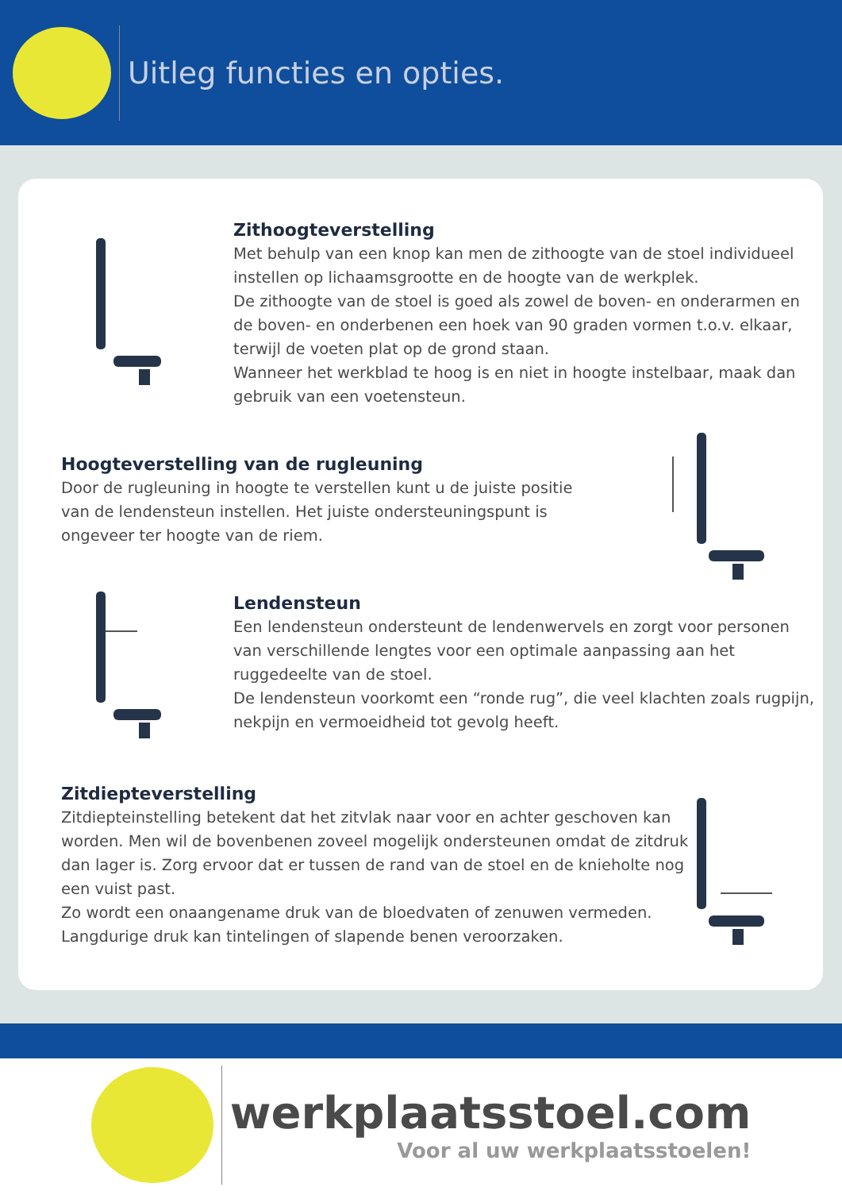Uitleg functies en opties.
Zithoogteverstelling
Met behulp van een knop kan men de zithoogte van de stoel individueel instellen op lichaamsgrootte en de hoogte van de werkplek.
De zithoogte van de stoel is goed als zowel de boven- en onderarmen en de boven- en onderbenen een hoek van 90 graden vormen t.o.v. elkaar, terwijl de voeten plat op de grond staan.
Wanneer het werkblad te hoog is en niet in hoogte instelbaar, maak dan gebruik van een voetensteun.
Hoogteverstelling van de rugleuning
Door de rugleuning in hoogte te verstellen kunt u de juiste positie van de lendensteun instellen. Het juiste ondersteuningspunt is ongeveer ter hoogte van de riem.
Lendensteun
Een lendensteun ondersteunt de lendenwervels en zorgt voor personen van verschillende lengtes voor een optimale aanpassing aan het ruggedeelte van de stoel.
De lendensteun voorkomt een “ronde rug”, die veel klachten zoals rugpijn, nekpijn en vermoeidheid tot gevolg heeft.
Zitdiepteverstelling
Zitdiepteinstelling betekent dat het zitvlak naar voor en achter geschoven kan worden. Men wil de bovenbenen zoveel mogelijk ondersteunen omdat de zitdruk dan lager is. Zorg ervoor dat er tussen de rand van de stoel en de knieholte nog een vuist past.
Zo wordt een onaangename druk van de bloedvaten of zenuwen vermeden.
Langdurige druk kan tintelingen of slapende benen veroorzaken.
werkplaatsstoel.com
Voor al uw werkplaatsstoelen!